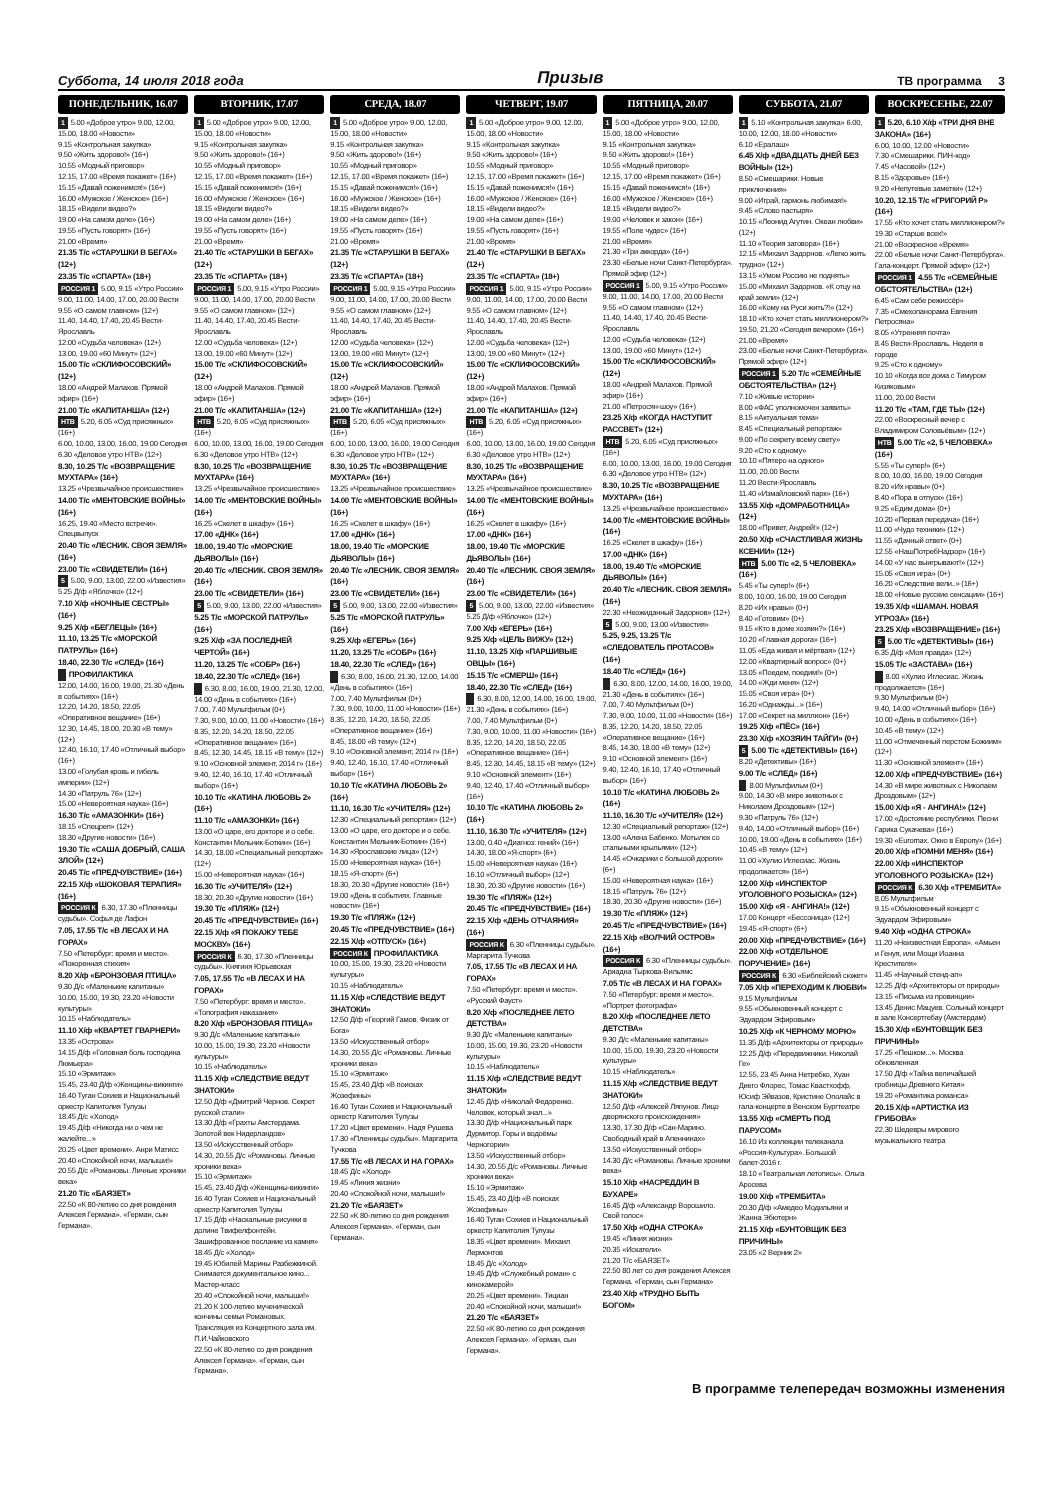Суббота, 14 июля 2018 года Призыв ТВ программа 3
ПОНЕДЕЛЬНИК, 16.07
1 5.00 «Доброе утро» 9.00, 12.00, 15.00, 18.00 «Новости»
9.15 «Контрольная закупка»
9.50 «Жить здорово!» (16+)
10.55 «Модный приговор»
12.15, 17.00 «Время покажет» (16+)
15.15 «Давай поженимся!» (16+)
16.00 «Мужское / Женское» (16+)
18.15 «Видели видео?»
19.00 «На самом деле» (16+)
19.55 «Пусть говорят» (16+)
21.00 «Время»
21.35 Т/с «СТАРУШКИ В БЕГАХ» (12+)
23.35 Т/с «СПАРТА» (18+)
РОССИЯ 1 5.00, 9.15 «Утро России» 9.00, 11.00, 14.00, 17.00, 20.00 Вести
9.55 «О самом главном» (12+)
11.40, 14.40, 17.40, 20.45 Вести-Ярославль
12.00 «Судьба человека» (12+)
13.00, 19.00 «60 Минут» (12+)
15.00 Т/с «СКЛИФОСОВСКИЙ» (12+)
18.00 «Андрей Малахов. Прямой эфир» (16+)
21.00 Т/с «КАПИТАНША» (12+)
НТВ 5.20, 6.05 «Суд присяжных» (16+)
6.00, 10.00, 13.00, 16.00, 19.00 Сегодня
6.30 «Деловое утро НТВ» (12+)
8.30, 10.25 Т/с «ВОЗВРАЩЕНИЕ МУХТАРА» (16+)
13.25 «Чрезвычайное происшествие»
14.00 Т/с «МЕНТОВСКИЕ ВОЙНЫ» (16+)
16.25, 19.40 «Место встречи». Спецвыпуск
20.40 Т/с «ЛЕСНИК. СВОЯ ЗЕМЛЯ» (16+)
23.00 Т/с «СВИДЕТЕЛИ» (16+)
5 5.00, 9.00, 13.00, 22.00 «Известия»
5.25 Д/ф «Яблочко» (12+)
7.10 Х/ф «НОЧНЫЕ СЕСТРЫ» (16+)
9.25 Х/ф «БЕГЛЕЦЫ» (16+)
11.10, 13.25 Т/с «МОРСКОЙ ПАТРУЛЬ» (16+)
18.40, 22.30 Т/с «СЛЕД» (16+)
ПРОФИЛАКТИКА
12.00, 14.00, 16.00, 19.00, 21.30 «День в событиях» (16+)
12.20, 14.20, 18.50, 22.05 «Оперативное вещание» (16+)
12.30, 14.45, 18.00, 20.30 «В тему» (12+)
12.40, 16.10, 17.40 «Отличный выбор» (16+)
13.00 «Голубая кровь и гибель империи» (12+)
14.30 «Патруль 76» (12+)
15.00 «Невероятная наука» (16+)
16.30 Т/с «АМАЗОНКИ» (16+)
18.15 «Спецреп» (12+)
18.30 «Другие новости» (16+)
19.30 Т/с «САША ДОБРЫЙ, САША ЗЛОЙ» (12+)
20.45 Т/с «ПРЕДЧУВСТВИЕ» (16+)
22.15 Х/ф «ШОКОВАЯ ТЕРАПИЯ» (16+)
РОССИЯ К 6.30, 17.30 «Пленницы судьбы». Софья де Лафон
7.05, 17.55 Т/с «В ЛЕСАХ И НА ГОРАХ»
7.50 «Петербург: время и место». «Покоренная стихия»
8.20 Х/ф «БРОНЗОВАЯ ПТИЦА»
9.30 Д/с «Маленькие капитаны»
10.00, 15.00, 19.30, 23.20 «Новости культуры»
10.15 «Наблюдатель»
11.10 Х/ф «КВАРТЕТ ГВАРНЕРИ»
13.35 «Острова»
14.15 Д/ф «Головная боль господина Люмьера»
15.10 «Эрмитаж»
15.45, 23.40 Д/ф «Женщины-викинги»
16.40 Туган Сохиев и Национальный оркестр Капитолия Тулузы
18.45 Д/с «Холод»
19.45 Д/ф «Никогда ни о чем не жалейте...»
20.25 «Цвет времени». Анри Матисс
20.40 «Спокойной ночи, малыши!»
20.55 Д/с «Романовы. Личные хроники века»
21.20 Т/с «БАЯЗЕТ»
22.50 «К 80-летию со дня рождения Алексея Германа». «Герман, сын Германа».
ВТОРНИК, 17.07
1 5.00 «Доброе утро» 9.00, 12.00, 15.00, 18.00 «Новости»
9.15 «Контрольная закупка»
9.50 «Жить здорово!» (16+)
10.55 «Модный приговор»
12.15, 17.00 «Время покажет» (16+)
15.15 «Давай поженимся!» (16+)
16.00 «Мужское / Женское» (16+)
18.15 «Видели видео?»
19.00 «На самом деле» (16+)
19.55 «Пусть говорят» (16+)
21.00 «Время»
21.40 Т/с «СТАРУШКИ В БЕГАХ» (12+)
23.35 Т/с «СПАРТА» (18+)
РОССИЯ 1 5.00, 9.15 «Утро России» 9.00, 11.00, 14.00, 17.00, 20.00 Вести
9.55 «О самом главном» (12+)
11.40, 14.40, 17.40, 20.45 Вести-Ярославль
12.00 «Судьба человека» (12+)
13.00, 19.00 «60 Минут» (12+)
15.00 Т/с «СКЛИФОСОВСКИЙ» (12+)
18.00 «Андрей Малахов. Прямой эфир» (16+)
21.00 Т/с «КАПИТАНША» (12+)
НТВ 5.20, 6.05 «Суд присяжных» (16+)
6.00, 10.00, 13.00, 16.00, 19.00 Сегодня
6.30 «Деловое утро НТВ» (12+)
8.30, 10.25 Т/с «ВОЗВРАЩЕНИЕ МУХТАРА» (16+)
13.25 «Чрезвычайное происшествие»
14.00 Т/с «МЕНТОВСКИЕ ВОЙНЫ» (16+)
16.25 «Скелет в шкафу» (16+)
17.00 «ДНК» (16+)
18.00, 19.40 Т/с «МОРСКИЕ ДЬЯВОЛЫ» (16+)
20.40 Т/с «ЛЕСНИК. СВОЯ ЗЕМЛЯ» (16+)
23.00 Т/с «СВИДЕТЕЛИ» (16+)
5 5.00, 9.00, 13.00, 22.00 «Известия»
5.25 Т/с «МОРСКОЙ ПАТРУЛЬ» (16+)
9.25 Х/ф «ЗА ПОСЛЕДНЕЙ ЧЕРТОЙ» (16+)
11.20, 13.25 Т/с «СОБР» (16+)
18.40, 22.30 Т/с «СЛЕД» (16+)
6.30, 8.00, 16.00, 19.00, 21.30, 12.00, 14.00 «День в событиях» (16+)
7.00, 7.40 Мультфильм (0+)
7.30, 9.00, 10.00, 11.00 «Новости» (16+)
8.35, 12.20, 14.20, 18.50, 22.05 «Оперативное вещание» (16+)
8.45, 12.30, 14.45, 18.15 «В тему» (12+)
9.10 «Основной элемент, 2014 г» (16+)
9.40, 12.40, 16.10, 17.40 «Отличный выбор» (16+)
10.10 Т/с «КАТИНА ЛЮБОВЬ 2» (16+)
11.10 Т/с «АМАЗОНКИ» (16+)
13.00 «О царе, его докторе и о себе. Константин Мельник-Боткин» (16+)
14.30, 18.00 «Специальный репортаж» (12+)
15.00 «Невероятная наука» (16+)
16.30 Т/с «УЧИТЕЛЯ» (12+)
18.30, 20.30 «Другие новости» (16+)
19.30 Т/с «ПЛЯЖ» (12+)
20.45 Т/с «ПРЕДЧУВСТВИЕ» (16+)
22.15 Х/ф «Я ПОКАЖУ ТЕБЕ МОСКВУ» (16+)
РОССИЯ К 6.30, 17.30 «Пленницы судьбы». Княгиня Юрьевская
7.05, 17.55 Т/с «В ЛЕСАХ И НА ГОРАХ»
7.50 «Петербург: время и место». «Топография наказания»
8.20 Х/ф «БРОНЗОВАЯ ПТИЦА»
9.30 Д/с «Маленькие капитаны»
10.00, 15.00, 19.30, 23.20 «Новости культуры»
10.15 «Наблюдатель»
11.15 Х/ф «СЛЕДСТВИЕ ВЕДУТ ЗНАТОКИ»
12.50 Д/ф «Дмитрий Чернов. Секрет русской стали»
13.30 Д/ф «Грахты Амстердама. Золотой век Нидерландов»
13.50 «Искусственный отбор»
14.30, 20.55 Д/с «Романовы. Личные хроники века»
15.10 «Эрмитаж»
15.45, 23.40 Д/ф «Женщины-викинги»
16.40 Туган Сохиев и Национальный оркестр Капитолия Тулузы
17.15 Д/ф «Наскальные рисунки в долине Твифелфонтейн. Зашифрованное послание из камня»
18.45 Д/с «Холод»
19.45 Юбилей Марины Разбежкиной. Снимается документальное кино... Мастер-класс
20.40 «Спокойной ночи, малыши!»
21.20 К 100-летию мученической кончины семьи Романовых. Трансляция из Концертного зала им. П.И.Чайковского
22.50 «К 80-летию со дня рождения Алексея Германа». «Герман, сын Германа».
СРЕДА, 18.07
1 5.00 «Доброе утро» 9.00, 12.00, 15.00, 18.00 «Новости»
9.15 «Контрольная закупка»
9.50 «Жить здорово!» (16+)
10.55 «Модный приговор»
12.15, 17.00 «Время покажет» (16+)
15.15 «Давай поженимся!» (16+)
16.00 «Мужское / Женское» (16+)
18.15 «Видели видео?»
19.00 «На самом деле» (16+)
19.55 «Пусть говорят» (16+)
21.00 «Время»
21.35 Т/с «СТАРУШКИ В БЕГАХ» (12+)
23.35 Т/с «СПАРТА» (18+)
РОССИЯ 1 5.00, 9.15 «Утро России» 9.00, 11.00, 14.00, 17.00, 20.00 Вести
9.55 «О самом главном» (12+)
11.40, 14.40, 17.40, 20.45 Вести-Ярославль
12.00 «Судьба человека» (12+)
13.00, 19.00 «60 Минут» (12+)
15.00 Т/с «СКЛИФОСОВСКИЙ» (12+)
18.00 «Андрей Малахов. Прямой эфир» (16+)
21.00 Т/с «КАПИТАНША» (12+)
НТВ 5.20, 6.05 «Суд присяжных» (16+)
6.00, 10.00, 13.00, 16.00, 19.00 Сегодня
6.30 «Деловое утро НТВ» (12+)
8.30, 10.25 Т/с «ВОЗВРАЩЕНИЕ МУХТАРА» (16+)
13.25 «Чрезвычайное происшествие»
14.00 Т/с «МЕНТОВСКИЕ ВОЙНЫ» (16+)
16.25 «Скелет в шкафу» (16+)
17.00 «ДНК» (16+)
18.00, 19.40 Т/с «МОРСКИЕ ДЬЯВОЛЫ» (16+)
20.40 Т/с «ЛЕСНИК. СВОЯ ЗЕМЛЯ» (16+)
23.00 Т/с «СВИДЕТЕЛИ» (16+)
5 5.00, 9.00, 13.00, 22.00 «Известия»
5.25 Т/с «МОРСКОЙ ПАТРУЛЬ» (16+)
9.25 Х/ф «ЕГЕРЬ» (16+)
11.20, 13.25 Т/с «СОБР» (16+)
18.40, 22.30 Т/с «СЛЕД» (16+)
6.30, 8.00, 16.00, 21.30, 12.00, 14.00 «День в событиях» (16+)
7.00, 7.40 Мультфильм (0+)
7.30, 9.00, 10.00, 11.00 «Новости» (16+)
8.35, 12.20, 14.20, 18.50, 22.05 «Оперативное вещание» (16+)
8.45, 18.00 «В тему» (12+)
9.10 «Основной элемент, 2014 г» (16+)
9.40, 12.40, 16.10, 17.40 «Отличный выбор» (16+)
10.10 Т/с «КАТИНА ЛЮБОВЬ 2» (16+)
11.10, 16.30 Т/с «УЧИТЕЛЯ» (12+)
12.30 «Специальный репортаж» (12+)
13.00 «О царе, его докторе и о себе. Константин Мельник-Боткин» (16+)
14.30 «Ярославские лица» (12+)
15.00 «Невероятная наука» (16+)
18.15 «Я-спорт» (6+)
18.30, 20.30 «Другие новости» (16+)
19.00 «День в событиях. Главные новости» (16+)
19.30 Т/с «ПЛЯЖ» (12+)
20.45 Т/с «ПРЕДЧУВСТВИЕ» (16+)
22.15 Х/ф «ОТПУСК» (16+)
РОССИЯ К ПРОФИЛАКТИКА
10.00, 15.00, 19.30, 23.20 «Новости культуры»
10.15 «Наблюдатель»
11.15 Х/ф «СЛЕДСТВИЕ ВЕДУТ ЗНАТОКИ»
12.50 Д/ф «Георгий Гамов. Физик от Бога»
13.50 «Искусственный отбор»
14.30, 20.55 Д/с «Романовы. Личные хроники века»
15.10 «Эрмитаж»
15.45, 23.40 Д/ф «В поисках Жозефины»
16.40 Туган Сохиев и Национальный оркестр Капитолия Тулузы
17.20 «Цвет времени». Надя Рушева
17.30 «Пленницы судьбы». Маргарита Тучкова
17.55 Т/с «В ЛЕСАХ И НА ГОРАХ»
18.45 Д/с «Холод»
19.45 «Линия жизни»
20.40 «Спокойной ночи, малыши!»
21.20 Т/с «БАЯЗЕТ»
22.50 «К 80-летию со дня рождения Алексея Германа». «Герман, сын Германа».
ЧЕТВЕРГ, 19.07
1 5.00 «Доброе утро» 9.00, 12.00, 15.00, 18.00 «Новости»
9.15 «Контрольная закупка»
9.50 «Жить здорово!» (16+)
10.55 «Модный приговор»
12.15, 17.00 «Время покажет» (16+)
15.15 «Давай поженимся!» (16+)
16.00 «Мужское / Женское» (16+)
18.15 «Видели видео?»
19.00 «На самом деле» (16+)
19.55 «Пусть говорят» (16+)
21.00 «Время»
21.40 Т/с «СТАРУШКИ В БЕГАХ» (12+)
23.35 Т/с «СПАРТА» (18+)
РОССИЯ 1 5.00, 9.15 «Утро России» 9.00, 11.00, 14.00, 17.00, 20.00 Вести
9.55 «О самом главном» (12+)
11.40, 14.40, 17.40, 20.45 Вести-Ярославль
12.00 «Судьба человека» (12+)
13.00, 19.00 «60 Минут» (12+)
15.00 Т/с «СКЛИФОСОВСКИЙ» (12+)
18.00 «Андрей Малахов. Прямой эфир» (16+)
21.00 Т/с «КАПИТАНША» (12+)
НТВ 5.20, 6.05 «Суд присяжных» (16+)
6.00, 10.00, 13.00, 16.00, 19.00 Сегодня
6.30 «Деловое утро НТВ» (12+)
8.30, 10.25 Т/с «ВОЗВРАЩЕНИЕ МУХТАРА» (16+)
13.25 «Чрезвычайное происшествие»
14.00 Т/с «МЕНТОВСКИЕ ВОЙНЫ» (16+)
16.25 «Скелет в шкафу» (16+)
17.00 «ДНК» (16+)
18.00, 19.40 Т/с «МОРСКИЕ ДЬЯВОЛЫ» (16+)
20.40 Т/с «ЛЕСНИК. СВОЯ ЗЕМЛЯ» (16+)
23.00 Т/с «СВИДЕТЕЛИ» (16+)
5 5.00, 9.00, 13.00, 22.00 «Известия»
5.25 Д/ф «Яблочко» (12+)
7.00 Х/ф «ЕГЕРЬ» (16+)
9.25 Х/ф «ЦЕЛЬ ВИЖУ» (12+)
11.10, 13.25 Х/ф «ПАРШИВЫЕ ОВЦЫ» (16+)
15.15 Т/с «СМЕРШ» (16+)
18.40, 22.30 Т/с «СЛЕД» (16+)
6.30, 8.00, 12.00, 14.00, 16.00, 19.00, 21.30 «День в событиях» (16+)
7.00, 7.40 Мультфильм (0+)
7.30, 9.00, 10.00, 11.00 «Новости» (16+)
8.35, 12.20, 14.20, 18.50, 22.05 «Оперативное вещание» (16+)
8.45, 12.30, 14.45, 18.15 «В тему» (12+)
9.10 «Основной элемент» (16+)
9.40, 12.40, 17.40 «Отличный выбор» (16+)
10.10 Т/с «КАТИНА ЛЮБОВЬ 2» (16+)
11.10, 16.30 Т/с «УЧИТЕЛЯ» (12+)
13.00, 0.40 «Диагноз: гений» (16+)
14.30, 18.00 «Я-спорт» (6+)
15.00 «Невероятная наука» (16+)
16.10 «Отличный выбор» (12+)
18.30, 20.30 «Другие новости» (16+)
19.30 Т/с «ПЛЯЖ» (12+)
20.45 Т/с «ПРЕДЧУВСТВИЕ» (16+)
22.15 Х/ф «ДЕНЬ ОТЧАЯНИЯ» (16+)
РОССИЯ К 6.30 «Пленницы судьбы». Маргарита Тучкова
7.05, 17.55 Т/с «В ЛЕСАХ И НА ГОРАХ»
7.50 «Петербург: время и место». «Русский Фауст»
8.20 Х/ф «ПОСЛЕДНЕЕ ЛЕТО ДЕТСТВА»
9.30 Д/с «Маленькие капитаны»
10.00, 15.00, 19.30, 23.20 «Новости культуры»
10.15 «Наблюдатель»
11.15 Х/ф «СЛЕДСТВИЕ ВЕДУТ ЗНАТОКИ»
12.45 Д/ф «Николай Федоренко. Человек, который знал...»
13.30 Д/ф «Национальный парк Дурмитор. Горы и водоёмы Черногории»
13.50 «Искусственный отбор»
14.30, 20.55 Д/с «Романовы. Личные хроники века»
15.10 «Эрмитаж»
15.45, 23.40 Д/ф «В поисках Жозефины»
16.40 Туган Сохиев и Национальный оркестр Капитолия Тулузы
18.35 «Цвет времени». Михаил Лермонтов
18.45 Д/с «Холод»
19.45 Д/ф «Служебный роман» с кинокамерой»
20.25 «Цвет времени». Тициан
20.40 «Спокойной ночи, малыши!»
21.20 Т/с «БАЯЗЕТ»
22.50 «К 80-летию со дня рождения Алексея Германа». «Герман, сын Германа».
ПЯТНИЦА, 20.07
1 5.00 «Доброе утро» 9.00, 12.00, 15.00, 18.00 «Новости»
9.15 «Контрольная закупка»
9.50 «Жить здорово!» (16+)
10.55 «Модный приговор»
12.15, 17.00 «Время покажет» (16+)
15.15 «Давай поженимся!» (16+)
16.00 «Мужское / Женское» (16+)
18.15 «Видели видео?»
19.00 «Человек и закон» (16+)
19.55 «Поле чудес» (16+)
21.00 «Время»
21.30 «Три аккорда» (16+)
23.30 «Белые ночи Санкт-Петербурга». Прямой эфир (12+)
РОССИЯ 1 5.00, 9.15 «Утро России» 9.00, 11.00, 14.00, 17.00, 20.00 Вести
9.55 «О самом главном» (12+)
11.40, 14.40, 17.40, 20.45 Вести-Ярославль
12.00 «Судьба человека» (12+)
13.00, 19.00 «60 Минут» (12+)
15.00 Т/с «СКЛИФОСОВСКИЙ» (12+)
18.00 «Андрей Малахов. Прямой эфир» (16+)
21.00 «Петросян-шоу» (16+)
23.25 Х/ф «КОГДА НАСТУПИТ РАССВЕТ» (12+)
НТВ 5.20, 6.05 «Суд присяжных» (16+)
6.00, 10.00, 13.00, 16.00, 19.00 Сегодня
6.30 «Деловое утро НТВ» (12+)
8.30, 10.25 Т/с «ВОЗВРАЩЕНИЕ МУХТАРА» (16+)
13.25 «Чрезвычайное происшествие»
14.00 Т/с «МЕНТОВСКИЕ ВОЙНЫ» (16+)
16.25 «Скелет в шкафу» (16+)
17.00 «ДНК» (16+)
18.00, 19.40 Т/с «МОРСКИЕ ДЬЯВОЛЫ» (16+)
20.40 Т/с «ЛЕСНИК. СВОЯ ЗЕМЛЯ» (16+)
22.30 «Неожиданный Задорнов» (12+)
5 5.00, 9.00, 13.00 «Известия»
5.25, 9.25, 13.25 Т/с «СЛЕДОВАТЕЛЬ ПРОТАСОВ» (16+)
18.40 Т/с «СЛЕД» (16+)
6.30, 8.00, 12.00, 14.00, 16.00, 19.00, 21.30 «День в событиях» (16+)
7.00, 7.40 Мультфильм (0+)
7.30, 9.00, 10.00, 11.00 «Новости» (16+)
8.35, 12.20, 14.20, 18.50, 22.05 «Оперативное вещание» (16+)
8.45, 14.30, 18.00 «В тему» (12+)
9.10 «Основной элемент» (16+)
9.40, 12.40, 16.10, 17.40 «Отличный выбор» (16+)
10.10 Т/с «КАТИНА ЛЮБОВЬ 2» (16+)
11.10, 16.30 Т/с «УЧИТЕЛЯ» (12+)
12.30 «Специальный репортаж» (12+)
13.00 «Алена Бабенко. Мотылек со стальными крыльями» (12+)
14.45 «Очкарики с большой дороги» (6+)
15.00 «Невероятная наука» (16+)
18.15 «Патруль 76» (12+)
18.30, 20.30 «Другие новости» (16+)
19.30 Т/с «ПЛЯЖ» (12+)
20.45 Т/с «ПРЕДЧУВСТВИЕ» (16+)
22.15 Х/ф «ВОЛЧИЙ ОСТРОВ» (16+)
РОССИЯ К 6.30 «Пленницы судьбы». Ариадна Тыркова-Вильямс
7.05 Т/с «В ЛЕСАХ И НА ГОРАХ»
7.50 «Петербург: время и место». «Портрет фотографа»
8.20 Х/ф «ПОСЛЕДНЕЕ ЛЕТО ДЕТСТВА»
9.30 Д/с «Маленькие капитаны»
10.00, 15.00, 19.30, 23.20 «Новости культуры»
10.15 «Наблюдатель»
11.15 Х/ф «СЛЕДСТВИЕ ВЕДУТ ЗНАТОКИ»
12.50 Д/ф «Алексей Ляпунов. Лицо дворянского происхождения»
13.30, 17.30 Д/ф «Сан-Марино. Свободный край в Апеннинах»
13.50 «Искусственный отбор»
14.30 Д/с «Романовы. Личные хроники века»
15.10 Х/ф «НАСРЕДДИН В БУХАРЕ»
16.45 Д/ф «Александр Ворошило. Свой голос»
17.50 Х/ф «ОДНА СТРОКА»
19.45 «Линия жизни»
20.35 «Искатели»
21.20 Т/с «БАЯЗЕТ»
22.50 80 лет со дня рождения Алексея Германа. «Герман, сын Германа»
23.40 Х/ф «ТРУДНО БЫТЬ БОГОМ»
СУББОТА, 21.07
1 5.10 «Контрольная закупка» 6.00, 10.00, 12.00, 18.00 «Новости»
6.10 «Ералаш»
6.45 Х/ф «ДВАДЦАТЬ ДНЕЙ БЕЗ ВОЙНЫ» (12+)
8.50 «Смешарики. Новые приключения»
9.00 «Играй, гармонь любимая!»
9.45 «Слово пастыря»
10.15 «Леонид Агутин. Океан любви» (12+)
11.10 «Теория заговора» (16+)
12.15 «Михаил Задорнов. «Легко жить трудно» (12+)
13.15 «Умом Россию не поднять»
15.00 «Михаил Задорнов. «К отцу на край земли» (12+)
16.00 «Кому на Руси жить?!» (12+)
18.10 «Кто хочет стать миллионером?»
19.50, 21.20 «Сегодня вечером» (16+)
21.00 «Время»
23.00 «Белые ночи Санкт-Петербурга». Прямой эфир» (12+)
РОССИЯ 1 5.20 Т/с «СЕМЕЙНЫЕ ОБСТОЯТЕЛЬСТВА» (12+)
7.10 «Живые истории»
8.00 «ФАС уполномочен заявить»
8.15 «Актуальная тема»
8.45 «Специальный репортаж»
9.00 «По секрету всему свету»
9.20 «Сто к одному»
10.10 «Пятеро на одного»
11.00, 20.00 Вести
11.20 Вести-Ярославль
11.40 «Измайловский парк» (16+)
13.55 Х/ф «ДОМРАБОТНИЦА» (12+)
18.00 «Привет, Андрей!» (12+)
20.50 Х/ф «СЧАСТЛИВАЯ ЖИЗНЬ КСЕНИИ» (12+)
НТВ 5.00 Т/с «2, 5 ЧЕЛОВЕКА» (16+)
5.45 «Ты супер!» (6+)
8.00, 10.00, 16.00, 19.00 Сегодня
8.20 «Их нравы» (0+)
8.40 «Готовим» (0+)
9.15 «Кто в доме хозяин?» (16+)
10.20 «Главная дорога» (16+)
11.05 «Еда живая и мёртвая» (12+)
12.00 «Квартирный вопрос» (0+)
13.05 «Поедем, поедим!» (0+)
14.00 «Жди меня» (12+)
15.05 «Своя игра» (0+)
16.20 «Однажды...» (16+)
17.00 «Секрет на миллион» (16+)
19.25 Х/ф «ПЁС» (16+)
23.30 Х/ф «ХОЗЯИН ТАЙГИ» (0+)
5 5.00 Т/с «ДЕТЕКТИВЫ» (16+)
8.20 «Детективы» (16+)
9.00 Т/с «СЛЕД» (16+)
8.00 Мультфильм (0+)
9.00, 14.30 «В мире животных с Николаем Дроздовым» (12+)
9.30 «Патруль 76» (12+)
9.40, 14.00 «Отличный выбор» (16+)
10.00, 19.00 «День в событиях» (16+)
10.45 «В тему» (12+)
11.00 «Хулио Иглесиас. Жизнь продолжается» (16+)
12.00 Х/ф «ИНСПЕКТОР УГОЛОВНОГО РОЗЫСКА» (12+)
15.00 Х/ф «Я - АНГИНА!» (12+)
17.00 Концерт «Бессоница» (12+)
19.45 «Я-спорт» (6+)
20.00 Х/ф «ПРЕДЧУВСТВИЕ» (16+)
22.00 Х/ф «ОТДЕЛЬНОЕ ПОРУЧЕНИЕ» (16+)
РОССИЯ К 6.30 «Библейский сюжет»
7.05 Х/ф «ПЕРЕХОДИМ К ЛЮБВИ»
9.15 Мультфильм
9.55 «Обыкновенный концерт с Эдуардом Эфировым»
10.25 Х/ф «К ЧЕРНОМУ МОРЮ»
11.35 Д/ф «Архитекторы от природы»
12.25 Д/ф «Передвижники. Николай Ге»
12.55, 23.45 Анна Нетребко, Хуан Диего Флорес, Томас Квастхофф, Юсиф Эйвазов, Кристине Ополайс в гала-концерте в Венском Бургтеатре
13.55 Х/ф «СМЕРТЬ ПОД ПАРУСОМ»
16.10 Из коллекции телеканала «Россия-Культура». Большой балет-2016 г.
18.10 «Театральная летопись». Ольга Аросева
19.00 Х/ф «ТРЕМБИТА»
20.30 Д/ф «Амедео Модильяни и Жанна Эбютерн»
21.15 Х/ф «БУНТОВЩИК БЕЗ ПРИЧИНЫ»
23.05 «2 Верник 2»
ВОСКРЕСЕНЬЕ, 22.07
1 5.20, 6.10 Х/ф «ТРИ ДНЯ ВНЕ ЗАКОНА» (16+)
6.00, 10.00, 12.00 «Новости»
7.30 «Смешарики. ПИН-код»
7.45 «Часовой» (12+)
8.15 «Здоровье» (16+)
9.20 «Непутевые заметки» (12+)
10.20, 12.15 Т/с «ГРИГОРИЙ Р» (16+)
17.55 «Кто хочет стать миллионером?»
19.30 «Старше всех!»
21.00 «Воскресное «Время»
22.00 «Белые ночи Санкт-Петербурга». Гала-концерт. Прямой эфир» (12+)
РОССИЯ 1 4.55 Т/с «СЕМЕЙНЫЕ ОБСТОЯТЕЛЬСТВА» (12+)
6.45 «Сам себе режиссёр»
7.35 «Смехопанорама Евгения Петросяна»
8.05 «Утренняя почта»
8.45 Вести-Ярославль. Неделя в городе
9.25 «Сто к одному»
10.10 «Когда все дома с Тимуром Кизяковым»
11.00, 20.00 Вести
11.20 Т/с «ТАМ, ГДЕ ТЫ» (12+)
22.00 «Воскресный вечер с Владимиром Соловьёвым» (12+)
НТВ 5.00 Т/с «2, 5 ЧЕЛОВЕКА» (16+)
5.55 «Ты супер!» (6+)
8.00, 10.00, 16.00, 19.00 Сегодня
8.20 «Их нравы» (0+)
8.40 «Пора в отпуск» (16+)
9.25 «Едим дома» (0+)
10.20 «Первая передача» (16+)
11.00 «Чудо техники» (12+)
11.55 «Дачный ответ» (0+)
12.55 «НашПотребНадзор» (16+)
14.00 «У нас выигрывают!» (12+)
15.05 «Своя игра» (0+)
16.20 «Следствие вели..» (16+)
18.00 «Новые русские сенсации» (16+)
19.35 Х/ф «ШАМАН. НОВАЯ УГРОЗА» (16+)
23.25 Х/ф «ВОЗВРАЩЕНИЕ» (16+)
5 5.00 Т/с «ДЕТЕКТИВЫ» (16+)
6.35 Д/ф «Моя правда» (12+)
15.05 Т/с «ЗАСТАВА» (16+)
8.00 «Хулио Иглесиас. Жизнь продолжается» (16+)
9.30 Мультфильм (0+)
9.40, 14.00 «Отличный выбор» (16+)
10.00 «День в событиях» (16+)
10.45 «В тему» (12+)
11.00 «Отмеченный перстом Божиим» (12+)
11.30 «Основной элемент» (16+)
12.00 Х/ф «ПРЕДЧУВСТВИЕ» (16+)
14.30 «В мире животных с Николаем Дроздовым» (12+)
15.00 Х/ф «Я - АНГИНА!» (12+)
17.00 «Достояние республики. Песни Гарика Сукачева» (16+)
19.30 «Euromax. Окно в Европу» (16+)
20.00 Х/ф «ПОМНИ МЕНЯ» (16+)
22.00 Х/ф «ИНСПЕКТОР УГОЛОВНОГО РОЗЫСКА» (12+)
РОССИЯ К 6.30 Х/ф «ТРЕМБИТА»
8.05 Мультфильм
9.15 «Обыкновенный концерт с Эдуардом Эфировым»
9.40 Х/ф «ОДНА СТРОКА»
11.20 «Неизвестная Европа». «Амьен и Генуя, или Мощи Иоанна Крестителя»
11.45 «Научный стенд-ап»
12.25 Д/ф «Архитекторы от природы»
13.15 «Письма из провинции»
13.45 Денис Мацуев. Сольный концерт в зале Консертгебау (Амстердам)
15.30 Х/ф «БУНТОВЩИК БЕЗ ПРИЧИНЫ»
17.25 «Пешком...». Москва обновленная
17.50 Д/ф «Тайна величайшей гробницы Древнего Китая»
19.20 «Романтика романса»
20.15 Х/ф «АРТИСТКА ИЗ ГРИБОВА»
22.30 Шедевры мирового музыкального театра
В программе телепередач возможны изменения